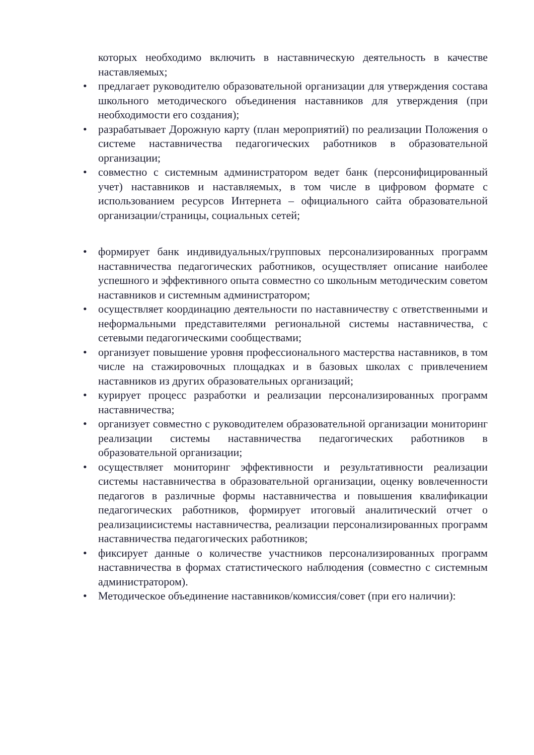которых необходимо включить в наставническую деятельность в качестве наставляемых;
• предлагает руководителю образовательной организации для утверждения состава школьного методического объединения наставников для утверждения (при необходимости его создания);
• разрабатывает Дорожную карту (план мероприятий) по реализации Положения о системе наставничества педагогических работников в образовательной организации;
• совместно с системным администратором ведет банк (персонифицированный учет) наставников и наставляемых, в том числе в цифровом формате с использованием ресурсов Интернета – официального сайта образовательной организации/страницы, социальных сетей;
• формирует банк индивидуальных/групповых персонализированных программ наставничества педагогических работников, осуществляет описание наиболее успешного и эффективного опыта совместно со школьным методическим советом наставников и системным администратором;
• осуществляет координацию деятельности по наставничеству с ответственными и неформальными представителями региональной системы наставничества, с сетевыми педагогическими сообществами;
• организует повышение уровня профессионального мастерства наставников, в том числе на стажировочных площадках и в базовых школах с привлечением наставников из других образовательных организаций;
• курирует процесс разработки и реализации персонализированных программ наставничества;
• организует совместно с руководителем образовательной организации мониторинг реализации системы наставничества педагогических работников в образовательной организации;
• осуществляет мониторинг эффективности и результативности реализации системы наставничества в образовательной организации, оценку вовлеченности педагогов в различные формы наставничества и повышения квалификации педагогических работников, формирует итоговый аналитический отчет о реализациисистемы наставничества, реализации персонализированных программ наставничества педагогических работников;
• фиксирует данные о количестве участников персонализированных программ наставничества в формах статистического наблюдения (совместно с системным администратором).
• Методическое объединение наставников/комиссия/совет (при его наличии):